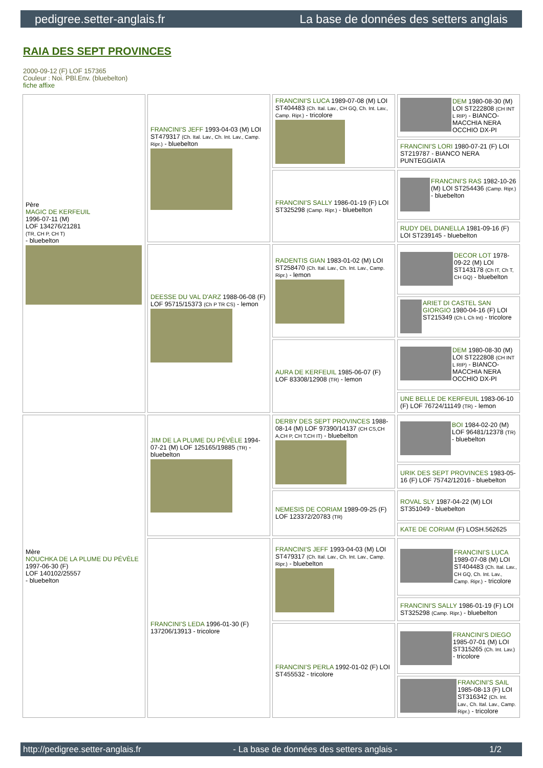pedigree.setter-anglais.fr La base de données des setters anglais
RAIA DES SEPT PROVINCES
2000-09-12 (F) LOF 157365
Couleur : Noi. PBl.Env. (bluebelton)
fiche affixe
| Père MAGIC DE KERFEUIL 1996-07-11 (M) LOF 134276/21281 (TR, CH P, CH T) - bluebelton | FRANCINI'S JEFF 1993-04-03 (M) LOI ST479317 (Ch. Ital. Lav., Ch. Int. Lav., Camp. Ripr.) - bluebelton | FRANCINI'S LUCA 1989-07-08 (M) LOI ST404483 (Ch. Ital. Lav., CH GQ, Ch. Int. Lav., Camp. Ripr.) - tricolore | DEM 1980-08-30 (M) LOI ST222808 (CH INT L RIP) - BIANCO-MACCHIA NERA OCCHIO DX-PI |
| | | | FRANCINI'S LORI 1980-07-21 (F) LOI ST219787 - BIANCO NERA PUNTEGGIATA |
| | | FRANCINI'S SALLY 1986-01-19 (F) LOI ST325298 (Camp. Ripr.) - bluebelton | FRANCINI'S RAS 1982-10-26 (M) LOI ST254436 (Camp. Ripr.) - bluebelton |
| | | | RUDY DEL DIANELLA 1981-09-16 (F) LOI ST239145 - bluebelton |
| | DEESSE DU VAL D'ARZ 1988-06-08 (F) LOF 95715/15373 (Ch P TR CS) - lemon | RADENTIS GIAN 1983-01-02 (M) LOI ST258470 (Ch. Ital. Lav., Ch. Int. Lav., Camp. Ripr.) - lemon | DECOR LOT 1978-09-22 (M) LOI ST143178 (Ch IT, Ch T, CH GQ) - bluebelton |
| | | | ARIET DI CASTEL SAN GIORGIO 1980-04-16 (F) LOI ST215349 (Ch L Ch Int) - tricolore |
| | | AURA DE KERFEUIL 1985-06-07 (F) LOF 83308/12908 (TR) - lemon | DEM 1980-08-30 (M) LOI ST222808 (CH INT L RIP) - BIANCO-MACCHIA NERA OCCHIO DX-PI |
| | | | UNE BELLE DE KERFEUIL 1983-06-10 (F) LOF 76724/11149 (TR) - lemon |
| Mère NOUCHKA DE LA PLUME DU PÉVÈLE 1997-06-30 (F) LOF 140102/25557 - bluebelton | JIM DE LA PLUME DU PÉVÈLE 1994-07-21 (M) LOF 125165/19885 (TR) - bluebelton | DERBY DES SEPT PROVINCES 1988-08-14 (M) LOF 97390/14137 (CH CS,CH A,CH P, CH T,CH IT) - bluebelton | BOI 1984-02-20 (M) LOF 96481/12378 (TR) - bluebelton |
| | | | URIK DES SEPT PROVINCES 1983-05-16 (F) LOF 75742/12016 - bluebelton |
| | | NEMESIS DE CORIAM 1989-09-25 (F) LOF 123372/20783 (TR) | ROVAL SLY 1987-04-22 (M) LOI ST351049 - bluebelton |
| | | | KATE DE CORIAM (F) LOSH.562625 |
| | FRANCINI'S LEDA 1996-01-30 (F) 137206/13913 - tricolore | FRANCINI'S JEFF 1993-04-03 (M) LOI ST479317 (Ch. Ital. Lav., Ch. Int. Lav., Camp. Ripr.) - bluebelton | FRANCINI'S LUCA 1989-07-08 (M) LOI ST404483 (Ch. Ital. Lav., CH GQ, Ch. Int. Lav., Camp. Ripr.) - tricolore |
| | | | FRANCINI'S SALLY 1986-01-19 (F) LOI ST325298 (Camp. Ripr.) - bluebelton |
| | | FRANCINI'S PERLA 1992-01-02 (F) LOI ST455532 - tricolore | FRANCINI'S DIEGO 1985-07-01 (M) LOI ST315265 (Ch. Int. Lav.) - tricolore |
| | | | FRANCINI'S SAIL 1985-08-13 (F) LOI ST316342 (Ch. Int. Lav., Ch. Ital. Lav., Camp. Ripr.) - tricolore |
http://pedigree.setter-anglais.fr - La base de données des setters anglais - 1/2